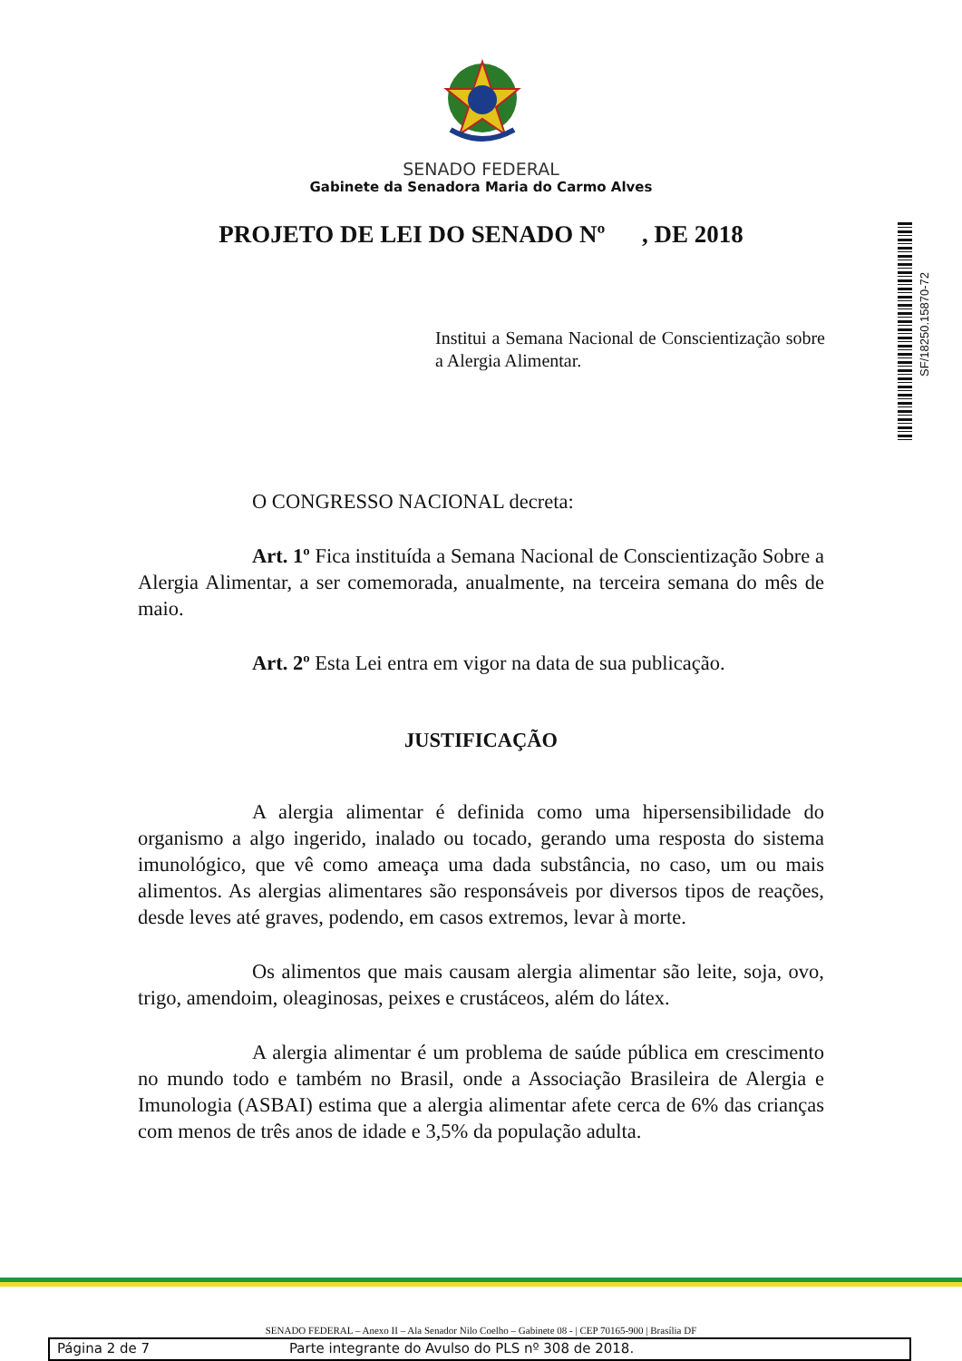SENADO FEDERAL
Gabinete da Senadora Maria do Carmo Alves
PROJETO DE LEI DO SENADO Nº , DE 2018
SF/18250.15870-72
Institui a Semana Nacional de Conscientização sobre a Alergia Alimentar.
O CONGRESSO NACIONAL decreta:
Art. 1º Fica instituída a Semana Nacional de Conscientização Sobre a Alergia Alimentar, a ser comemorada, anualmente, na terceira semana do mês de maio.
Art. 2º Esta Lei entra em vigor na data de sua publicação.
JUSTIFICAÇÃO
A alergia alimentar é definida como uma hipersensibilidade do organismo a algo ingerido, inalado ou tocado, gerando uma resposta do sistema imunológico, que vê como ameaça uma dada substância, no caso, um ou mais alimentos. As alergias alimentares são responsáveis por diversos tipos de reações, desde leves até graves, podendo, em casos extremos, levar à morte.
Os alimentos que mais causam alergia alimentar são leite, soja, ovo, trigo, amendoim, oleaginosas, peixes e crustáceos, além do látex.
A alergia alimentar é um problema de saúde pública em crescimento no mundo todo e também no Brasil, onde a Associação Brasileira de Alergia e Imunologia (ASBAI) estima que a alergia alimentar afete cerca de 6% das crianças com menos de três anos de idade e 3,5% da população adulta.
SENADO FEDERAL – Anexo II – Ala Senador Nilo Coelho – Gabinete 08 - | CEP 70165-900 | Brasília DF
Página 2 de 7 Parte integrante do Avulso do PLS nº 308 de 2018.